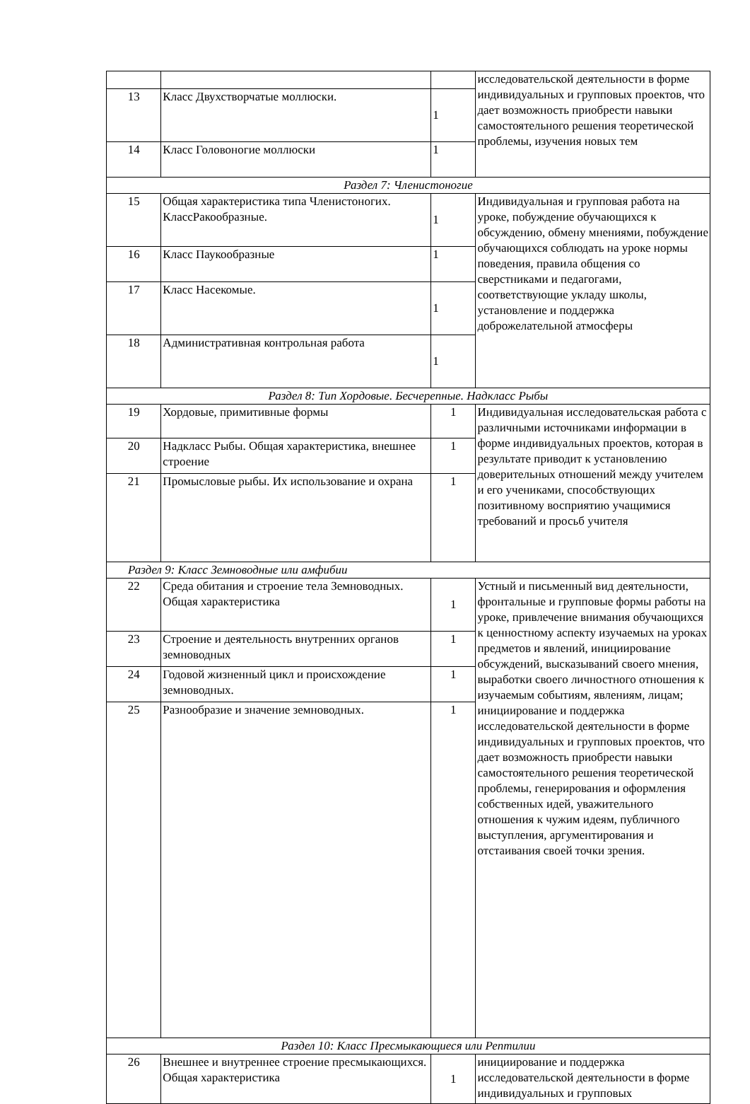| | | | исследовательской деятельности в форме индивидуальных и групповых проектов, что дает возможность приобрести навыки самостоятельного решения теоретической проблемы, изучения новых тем |
| 13 | Класс Двухстворчатые моллюски. | 1 | |
| 14 | Класс Головоногие моллюски | 1 | |
| Раздел 7: Членистоногие | | | |
| 15 | Общая характеристика типа Членистоногих. КлассРакообразные. | 1 | Индивидуальная и групповая работа на уроке, побуждение обучающихся к обсуждению, обмену мнениями, побуждение обучающихся соблюдать на уроке нормы поведения, правила общения со сверстниками и педагогами, соответствующие укладу школы, установление и поддержка доброжелательной атмосферы |
| 16 | Класс Паукообразные | 1 | |
| 17 | Класс Насекомые. | 1 | |
| 18 | Административная контрольная работа | 1 | |
| Раздел 8: Тип Хордовые. Бесчерепные. Надкласс Рыбы | | | |
| 19 | Хордовые, примитивные формы | 1 | Индивидуальная исследовательская работа с различными источниками информации в форме индивидуальных проектов, которая в результате приводит к установлению доверительных отношений между учителем и его учениками, способствующих позитивному восприятию учащимися требований и просьб учителя |
| 20 | Надкласс Рыбы. Общая характеристика, внешнее строение | 1 | |
| 21 | Промысловые рыбы. Их использование и охрана | 1 | |
| Раздел 9: Класс Земноводные или амфибии | | | |
| 22 | Среда обитания и строение тела Земноводных. Общая характеристика | 1 | Устный и письменный вид деятельности, фронтальные и групповые формы работы на уроке, привлечение внимания обучающихся к ценностному аспекту изучаемых на уроках предметов и явлений, инициирование обсуждений, высказываний своего мнения, выработки своего личностного отношения к изучаемым событиям, явлениям, лицам; инициирование и поддержка исследовательской деятельности в форме индивидуальных и групповых проектов, что дает возможность приобрести навыки самостоятельного решения теоретической проблемы, генерирования и оформления собственных идей, уважительного отношения к чужим идеям, публичного выступления, аргументирования и отстаивания своей точки зрения. |
| 23 | Строение и деятельность внутренних органов земноводных | 1 | |
| 24 | Годовой жизненный цикл и происхождение земноводных. | 1 | |
| 25 | Разнообразие и значение земноводных. | 1 | |
| Раздел 10: Класс Пресмыкающиеся или Рептилии | | | |
| 26 | Внешнее и внутреннее строение пресмыкающихся. Общая характеристика | 1 | инициирование и поддержка исследовательской деятельности в форме индивидуальных и групповых |